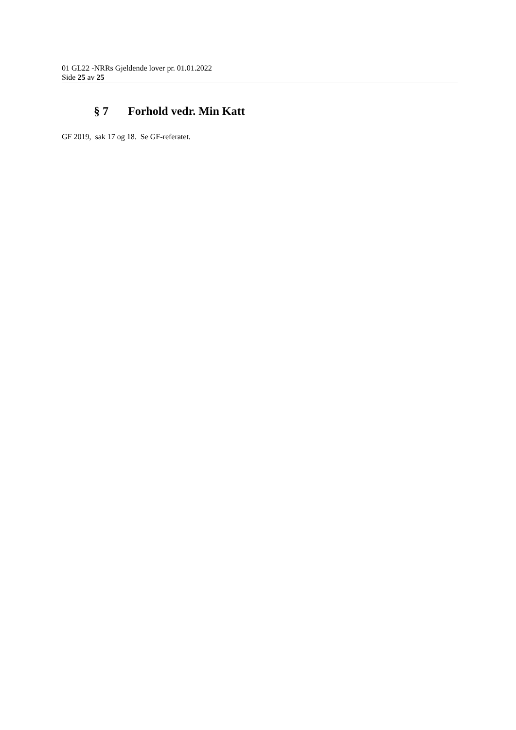01 GL22 -NRRs Gjeldende lover pr. 01.01.2022
Side 25 av 25
§ 7 Forhold vedr. Min Katt
GF 2019, sak 17 og 18. Se GF-referatet.